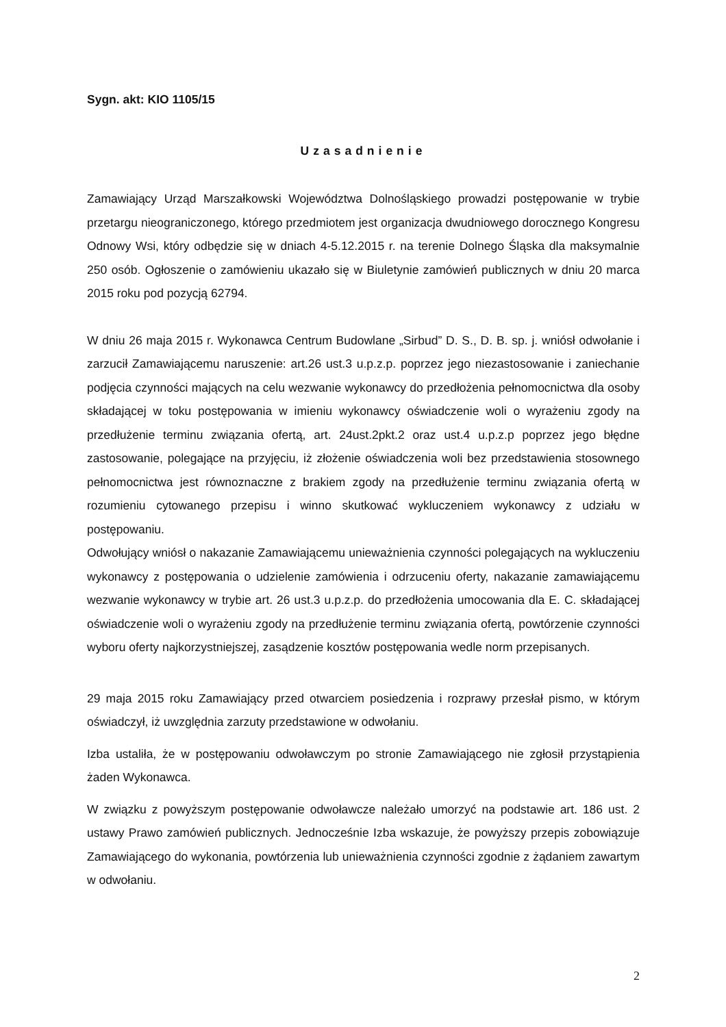Sygn. akt: KIO 1105/15
Uzasadnienie
Zamawiający Urząd Marszałkowski Województwa Dolnośląskiego prowadzi postępowanie w trybie przetargu nieograniczonego, którego przedmiotem jest organizacja dwudniowego dorocznego Kongresu Odnowy Wsi, który odbędzie się w dniach 4-5.12.2015 r. na terenie Dolnego Śląska dla maksymalnie 250 osób. Ogłoszenie o zamówieniu ukazało się w Biuletynie zamówień publicznych w dniu 20 marca 2015 roku pod pozycją 62794.
W dniu 26 maja 2015 r. Wykonawca Centrum Budowlane „Sirbud” D. S., D. B. sp. j. wniósł odwołanie i zarzucił Zamawiającemu naruszenie: art.26 ust.3 u.p.z.p. poprzez jego niezastosowanie i zaniechanie podjęcia czynności mających na celu wezwanie wykonawcy do przedłożenia pełnomocnictwa dla osoby składającej w toku postępowania w imieniu wykonawcy oświadczenie woli o wyrażeniu zgody na przedłużenie terminu związania ofertą, art. 24ust.2pkt.2 oraz ust.4 u.p.z.p poprzez jego błędne zastosowanie, polegające na przyjęciu, iż złożenie oświadczenia woli bez przedstawienia stosownego pełnomocnictwa jest równoznaczne z brakiem zgody na przedłużenie terminu związania ofertą w rozumieniu cytowanego przepisu i winno skutkować wykluczeniem wykonawcy z udziału w postępowaniu.
Odwołujący wniósł o nakazanie Zamawiającemu unieważnienia czynności polegających na wykluczeniu wykonawcy z postępowania o udzielenie zamówienia i odrzuceniu oferty, nakazanie zamawiającemu wezwanie wykonawcy w trybie art. 26 ust.3 u.p.z.p. do przedłożenia umocowania dla E. C. składającej oświadczenie woli o wyrażeniu zgody na przedłużenie terminu związania ofertą, powtórzenie czynności wyboru oferty najkorzystniejszej, zasądzenie kosztów postępowania wedle norm przepisanych.
29 maja 2015 roku Zamawiający przed otwarciem posiedzenia i rozprawy przesłał pismo, w którym oświadczył, iż uwzględnia zarzuty przedstawione w odwołaniu.
Izba ustaliła, że w postępowaniu odwoławczym po stronie Zamawiającego nie zgłosił przystąpienia żaden Wykonawca.
W związku z powyższym postępowanie odwoławcze należało umorzyć na podstawie art. 186 ust. 2 ustawy Prawo zamówień publicznych. Jednocześnie Izba wskazuje, że powyższy przepis zobowiązuje Zamawiającego do wykonania, powtórzenia lub unieważnienia czynności zgodnie z żądaniem zawartym w odwołaniu.
2